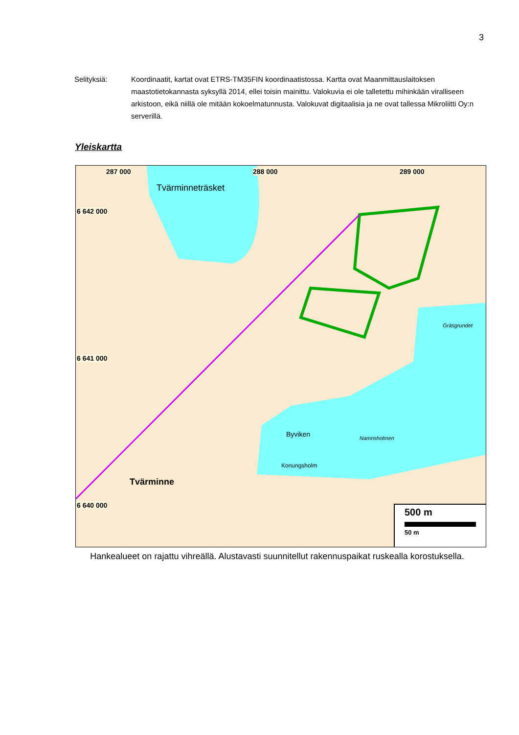3
Selityksiä: Koordinaatit, kartat ovat ETRS-TM35FIN koordinaatistossa. Kartta ovat Maanmittauslaitoksen maastotietokannasta syksyllä 2014, ellei toisin mainittu. Valokuvia ei ole talletettu mihinkään viralliseen arkistoon, eikä niillä ole mitään kokoelmatunnusta. Valokuvat digitaalisia ja ne ovat tallessa Mikroliitti Oy:n serverillä.
Yleiskartta
287 000 288 000 289 000
6 642 000
6 641 000
6 640 000
Tvärminneträsket
Byviken
Tvärminne
Konungsholm
Gräsgrundet
Namnsholmen
500 m
50 m
Hankealueet on rajattu vihreällä. Alustavasti suunnitellut rakennuspaikat ruskealla korostuksella.